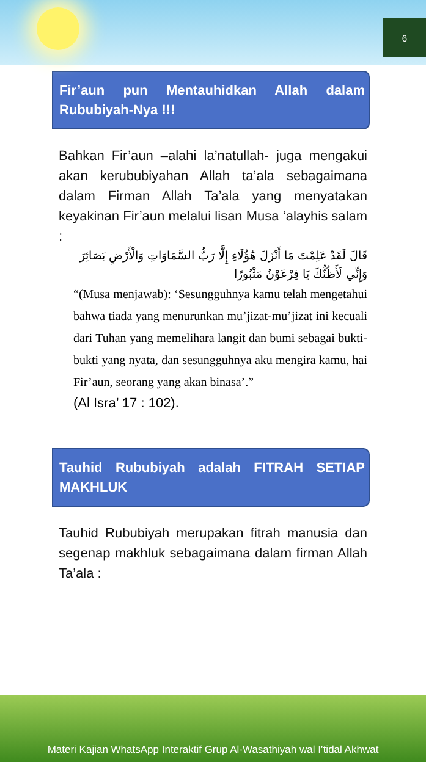6
Fir’aun pun Mentauhidkan Allah dalam Rububiyah-Nya !!!
Bahkan Fir’aun –alahi la’natullah- juga mengakui akan kerububiyahan Allah ta’ala sebagaimana dalam Firman Allah Ta’ala yang menyatakan keyakinan Fir’aun melalui lisan Musa ‘alayhis salam :
قَالَ لَقَدْ عَلِمْتَ مَا أَنْزَلَ هَٰؤُلَاءِ إِلَّا رَبُّ السَّمَاوَاتِ وَالْأَرْضِ بَصَائِرَ وَإِنِّي لَأَظُنُّكَ يَا فِرْعَوْنُ مَثْبُورًا
“(Musa menjawab): ‘Sesungguhnya kamu telah mengetahui bahwa tiada yang menurunkan mu’jizat-mu’jizat ini kecuali dari Tuhan yang memelihara langit dan bumi sebagai bukti-bukti yang nyata, dan sesungguhnya aku mengira kamu, hai Fir’aun, seorang yang akan binasa’.”
(Al Isra’ 17 : 102).
Tauhid Rububiyah adalah FITRAH SETIAP MAKHLUK
Tauhid Rububiyah merupakan fitrah manusia dan segenap makhluk sebagaimana dalam firman Allah Ta’ala :
Materi Kajian WhatsApp Interaktif Grup Al-Wasathiyah wal I’tidal Akhwat